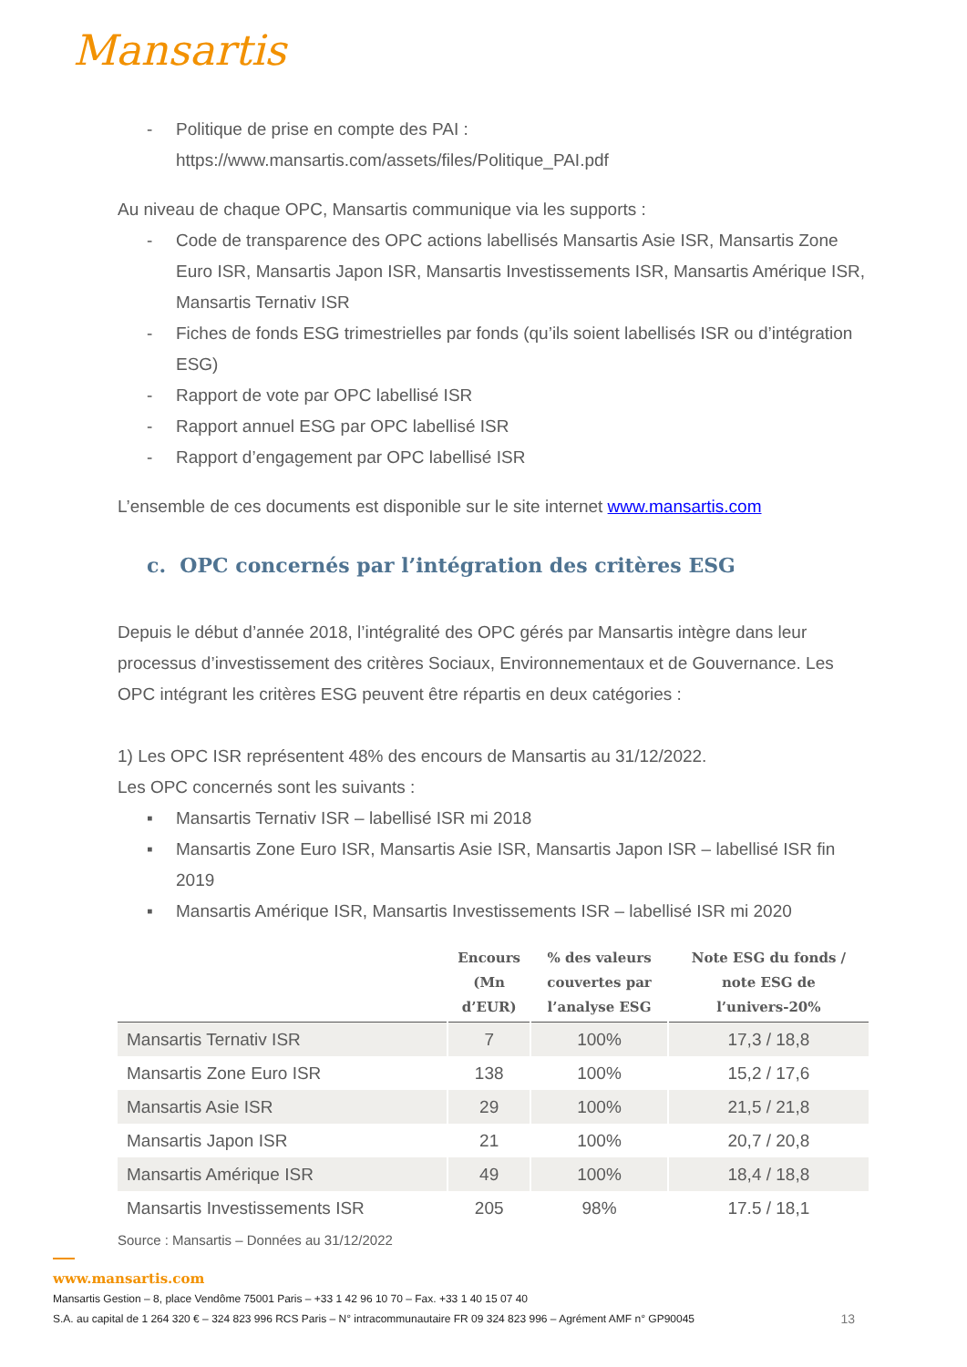Mansartis
- Politique de prise en compte des PAI :
https://www.mansartis.com/assets/files/Politique_PAI.pdf
Au niveau de chaque OPC, Mansartis communique via les supports :
- Code de transparence des OPC actions labellisés Mansartis Asie ISR, Mansartis Zone Euro ISR, Mansartis Japon ISR, Mansartis Investissements ISR, Mansartis Amérique ISR, Mansartis Ternativ ISR
- Fiches de fonds ESG trimestrielles par fonds (qu’ils soient labellisés ISR ou d’intégration ESG)
- Rapport de vote par OPC labellisé ISR
- Rapport annuel ESG par OPC labellisé ISR
- Rapport d’engagement par OPC labellisé ISR
L’ensemble de ces documents est disponible sur le site internet www.mansartis.com
c. OPC concernés par l’intégration des critères ESG
Depuis le début d’année 2018, l’intégralité des OPC gérés par Mansartis intègre dans leur processus d’investissement des critères Sociaux, Environnementaux et de Gouvernance. Les OPC intégrant les critères ESG peuvent être répartis en deux catégories :
1) Les OPC ISR représentent 48% des encours de Mansartis au 31/12/2022.
Les OPC concernés sont les suivants :
▪ Mansartis Ternativ ISR – labellisé ISR mi 2018
▪ Mansartis Zone Euro ISR, Mansartis Asie ISR, Mansartis Japon ISR – labellisé ISR fin 2019
▪ Mansartis Amérique ISR, Mansartis Investissements ISR – labellisé ISR mi 2020
| | Encours (Mn d’EUR) | % des valeurs couvertes par l’analyse ESG | Note ESG du fonds / note ESG de l’univers-20% |
| --- | --- | --- | --- |
| Mansartis Ternativ ISR | 7 | 100% | 17,3 / 18,8 |
| Mansartis Zone Euro ISR | 138 | 100% | 15,2 / 17,6 |
| Mansartis Asie ISR | 29 | 100% | 21,5 / 21,8 |
| Mansartis Japon ISR | 21 | 100% | 20,7 / 20,8 |
| Mansartis Amérique ISR | 49 | 100% | 18,4 / 18,8 |
| Mansartis Investissements ISR | 205 | 98% | 17.5 / 18,1 |
Source : Mansartis – Données au 31/12/2022
www.mansartis.com
Mansartis Gestion – 8, place Vendôme 75001 Paris – +33 1 42 96 10 70 – Fax. +33 1 40 15 07 40
S.A. au capital de 1 264 320 € – 324 823 996 RCS Paris – N° intracommunautaire FR 09 324 823 996 – Agrément AMF n° GP90045 13